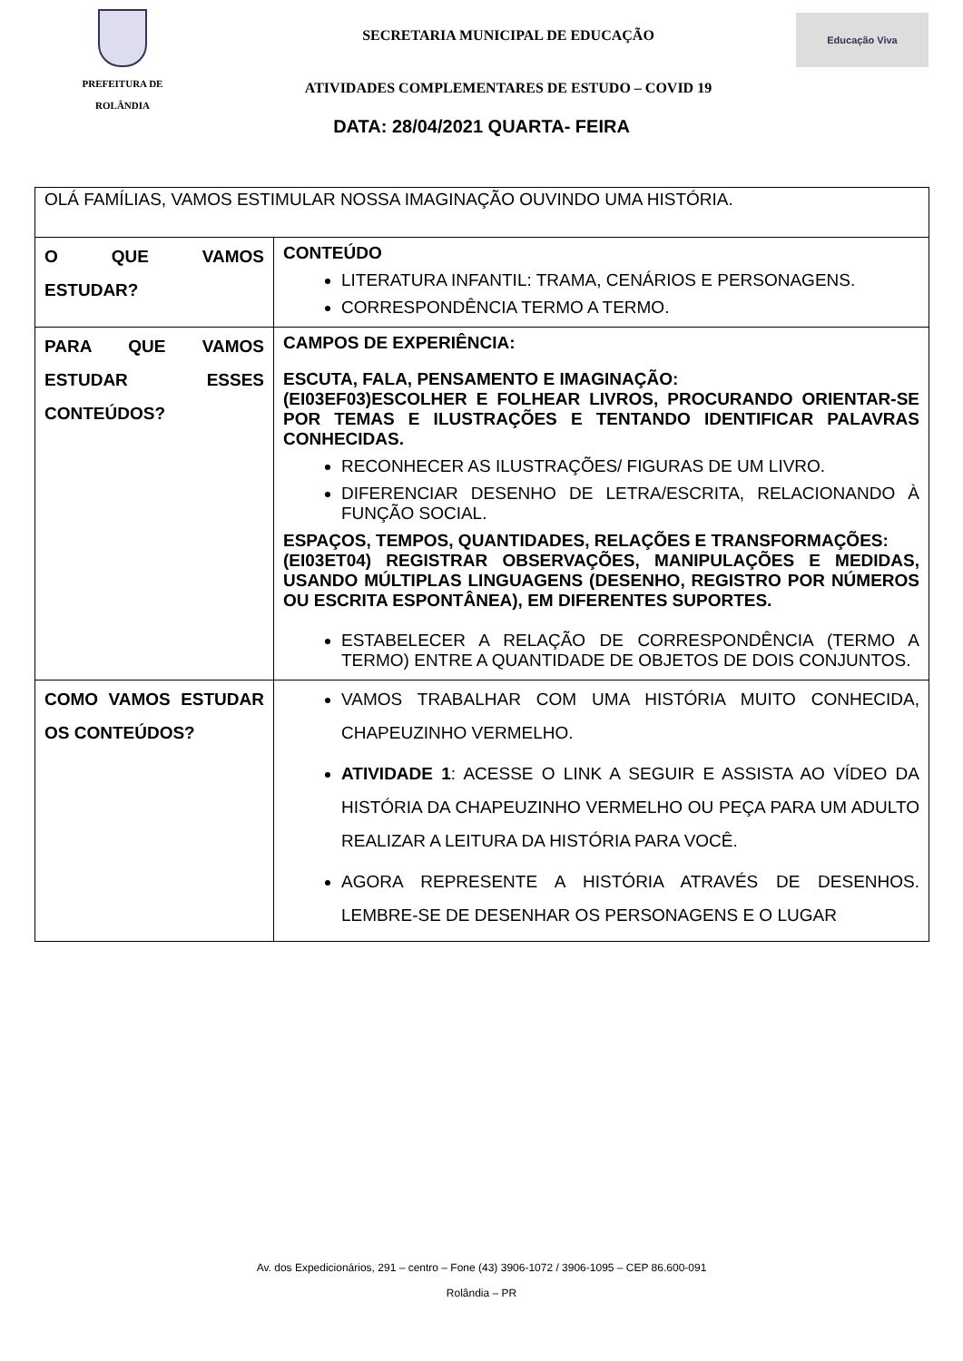PREFEITURA DE
ROLÂNDIA
SECRETARIA MUNICIPAL DE EDUCAÇÃO
ATIVIDADES COMPLEMENTARES DE ESTUDO – COVID 19
Educação Viva
DATA: 28/04/2021 QUARTA- FEIRA
| OLÁ FAMÍLIAS, VAMOS ESTIMULAR NOSSA IMAGINAÇÃO OUVINDO UMA HISTÓRIA. | |
| O QUE VAMOS ESTUDAR? | CONTEÚDO LITERATURA INFANTIL: TRAMA, CENÁRIOS E PERSONAGENS. CORRESPONDÊNCIA TERMO A TERMO. |
| PARA QUE VAMOS ESTUDAR ESSES CONTEÚDOS? | CAMPOS DE EXPERIÊNCIA: ESCUTA, FALA, PENSAMENTO E IMAGINAÇÃO: (EI03EF03)ESCOLHER E FOLHEAR LIVROS, PROCURANDO ORIENTAR-SE POR TEMAS E ILUSTRAÇÕES E TENTANDO IDENTIFICAR PALAVRAS CONHECIDAS. RECONHECER AS ILUSTRAÇÕES/ FIGURAS DE UM LIVRO. DIFERENCIAR DESENHO DE LETRA/ESCRITA, RELACIONANDO À FUNÇÃO SOCIAL. ESPAÇOS, TEMPOS, QUANTIDADES, RELAÇÕES E TRANSFORMAÇÕES: (EI03ET04) REGISTRAR OBSERVAÇÕES, MANIPULAÇÕES E MEDIDAS, USANDO MÚLTIPLAS LINGUAGENS (DESENHO, REGISTRO POR NÚMEROS OU ESCRITA ESPONTÂNEA), EM DIFERENTES SUPORTES. ESTABELECER A RELAÇÃO DE CORRESPONDÊNCIA (TERMO A TERMO) ENTRE A QUANTIDADE DE OBJETOS DE DOIS CONJUNTOS. |
| COMO VAMOS ESTUDAR OS CONTEÚDOS? | VAMOS TRABALHAR COM UMA HISTÓRIA MUITO CONHECIDA, CHAPEUZINHO VERMELHO. ATIVIDADE 1 : ACESSE O LINK A SEGUIR E ASSISTA AO VÍDEO DA HISTÓRIA DA CHAPEUZINHO VERMELHO OU PEÇA PARA UM ADULTO REALIZAR A LEITURA DA HISTÓRIA PARA VOCÊ. AGORA REPRESENTE A HISTÓRIA ATRAVÉS DE DESENHOS. LEMBRE-SE DE DESENHAR OS PERSONAGENS E O LUGAR |
Av. dos Expedicionários, 291 – centro – Fone (43) 3906-1072 / 3906-1095 – CEP 86.600-091
Rolândia – PR